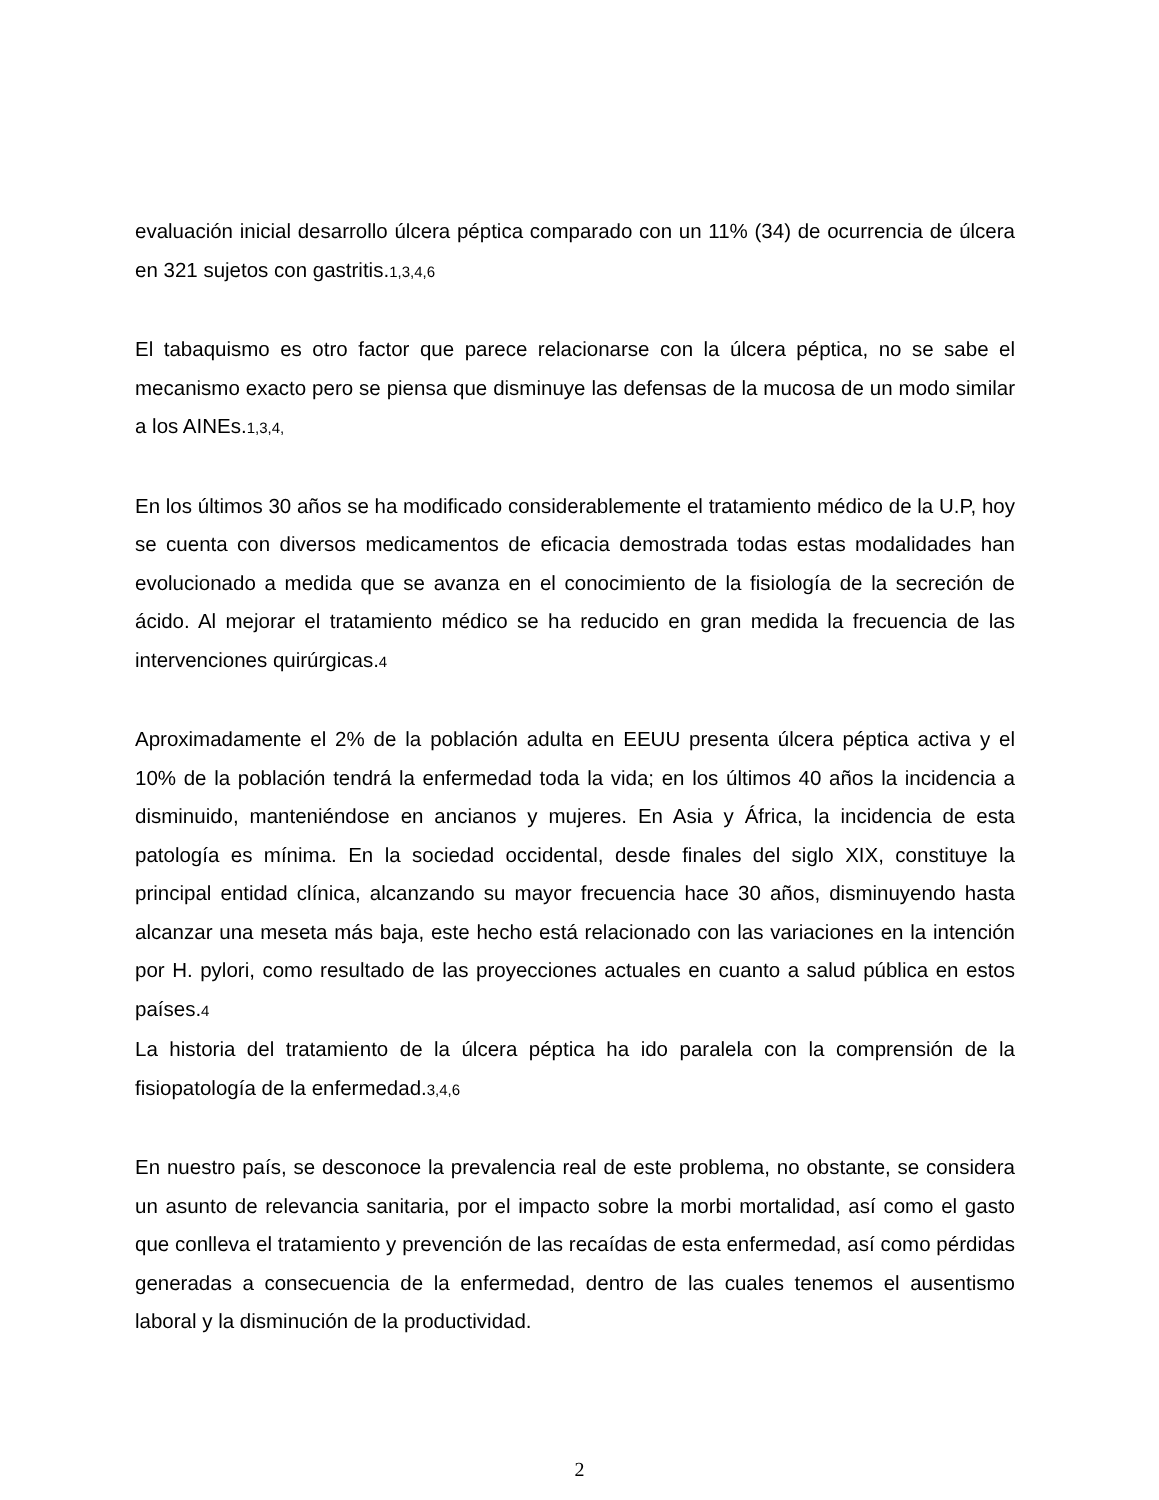evaluación inicial desarrollo úlcera péptica comparado con un 11% (34) de ocurrencia de úlcera en 321 sujetos con gastritis.1,3,4,6
El tabaquismo es otro factor que parece relacionarse con la úlcera péptica, no se sabe el mecanismo exacto pero se piensa que disminuye las defensas de la mucosa de un modo similar a los AINEs.1,3,4,
En los últimos 30 años se ha modificado considerablemente el tratamiento médico de la U.P, hoy se cuenta con diversos medicamentos de eficacia demostrada todas estas modalidades han evolucionado a medida que se avanza en el conocimiento de la fisiología de la secreción de ácido. Al mejorar el tratamiento médico se ha reducido en gran medida la frecuencia de las intervenciones quirúrgicas.4
Aproximadamente el 2% de la población adulta en EEUU presenta úlcera péptica activa y el 10% de la población tendrá la enfermedad toda la vida; en los últimos 40 años la incidencia a disminuido, manteniéndose en ancianos y mujeres. En Asia y África, la incidencia de esta patología es mínima. En la sociedad occidental, desde finales del siglo XIX, constituye la principal entidad clínica, alcanzando su mayor frecuencia hace 30 años, disminuyendo hasta alcanzar una meseta más baja, este hecho está relacionado con las variaciones en la intención por H. pylori, como resultado de las proyecciones actuales en cuanto a salud pública en estos países.4
La historia del tratamiento de la úlcera péptica ha ido paralela con la comprensión de la fisiopatología de la enfermedad.3,4,6
En nuestro país, se desconoce la prevalencia real de este problema, no obstante, se considera un asunto de relevancia sanitaria, por el impacto sobre la morbi mortalidad, así como el gasto que conlleva el tratamiento y prevención de las recaídas de esta enfermedad, así como pérdidas generadas a consecuencia de la enfermedad, dentro de las cuales tenemos el ausentismo laboral y la disminución de la productividad.
2